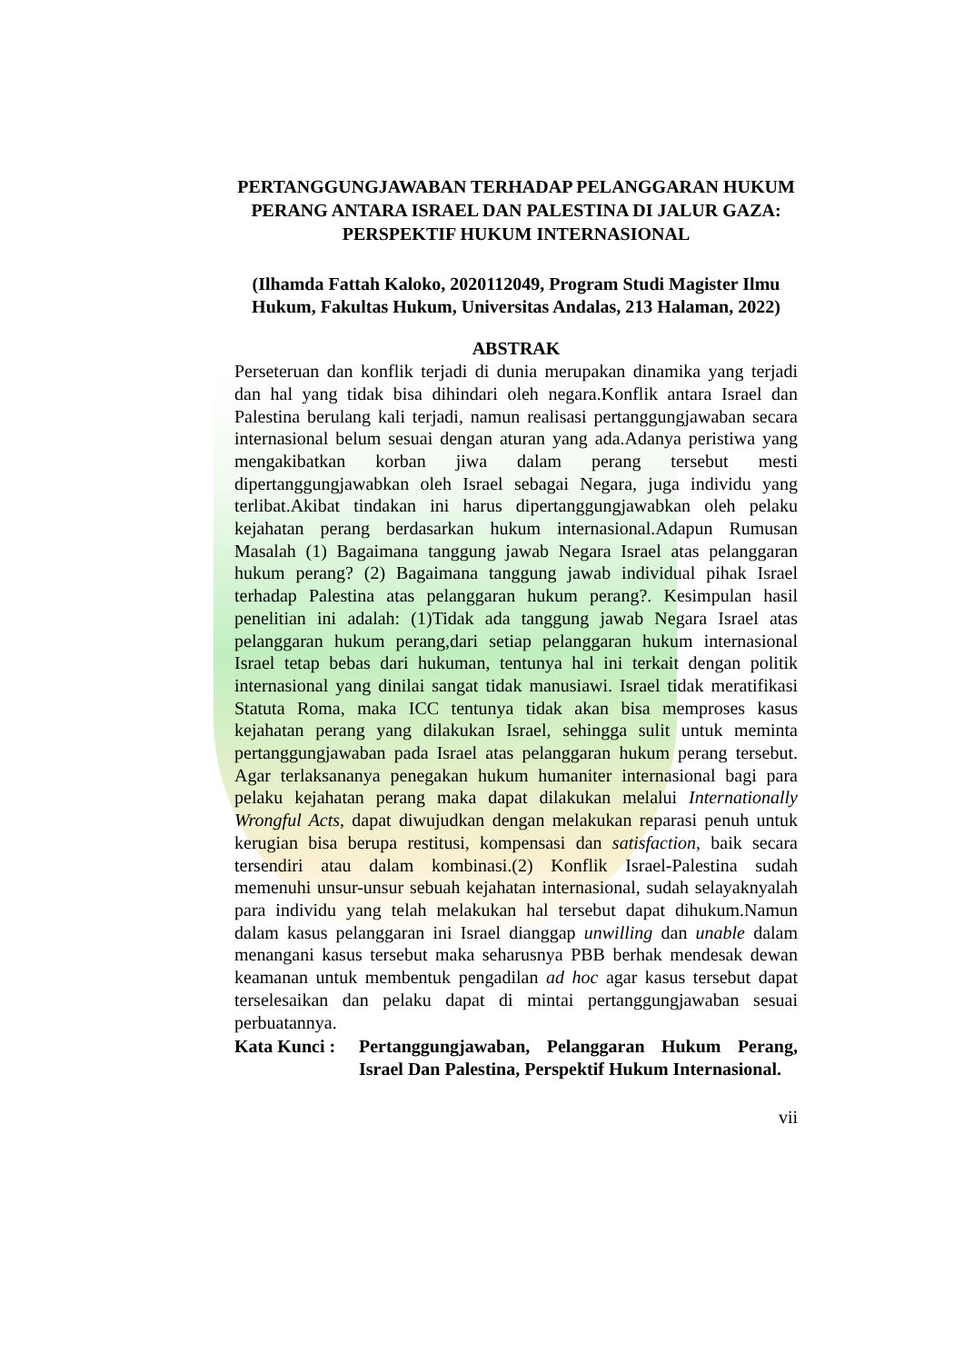PERTANGGUNGJAWABAN TERHADAP PELANGGARAN HUKUM PERANG ANTARA ISRAEL DAN PALESTINA DI JALUR GAZA: PERSPEKTIF HUKUM INTERNASIONAL
(Ilhamda Fattah Kaloko, 2020112049, Program Studi Magister Ilmu Hukum, Fakultas Hukum, Universitas Andalas, 213 Halaman, 2022)
ABSTRAK
Perseteruan dan konflik terjadi di dunia merupakan dinamika yang terjadi dan hal yang tidak bisa dihindari oleh negara.Konflik antara Israel dan Palestina berulang kali terjadi, namun realisasi pertanggungjawaban secara internasional belum sesuai dengan aturan yang ada.Adanya peristiwa yang mengakibatkan korban jiwa dalam perang tersebut mesti dipertanggungjawabkan oleh Israel sebagai Negara, juga individu yang terlibat.Akibat tindakan ini harus dipertanggungjawabkan oleh pelaku kejahatan perang berdasarkan hukum internasional.Adapun Rumusan Masalah (1) Bagaimana tanggung jawab Negara Israel atas pelanggaran hukum perang? (2) Bagaimana tanggung jawab individual pihak Israel terhadap Palestina atas pelanggaran hukum perang?. Kesimpulan hasil penelitian ini adalah: (1)Tidak ada tanggung jawab Negara Israel atas pelanggaran hukum perang,dari setiap pelanggaran hukum internasional Israel tetap bebas dari hukuman, tentunya hal ini terkait dengan politik internasional yang dinilai sangat tidak manusiawi. Israel tidak meratifikasi Statuta Roma, maka ICC tentunya tidak akan bisa memproses kasus kejahatan perang yang dilakukan Israel, sehingga sulit untuk meminta pertanggungjawaban pada Israel atas pelanggaran hukum perang tersebut. Agar terlaksananya penegakan hukum humaniter internasional bagi para pelaku kejahatan perang maka dapat dilakukan melalui Internationally Wrongful Acts, dapat diwujudkan dengan melakukan reparasi penuh untuk kerugian bisa berupa restitusi, kompensasi dan satisfaction, baik secara tersendiri atau dalam kombinasi.(2) Konflik Israel-Palestina sudah memenuhi unsur-unsur sebuah kejahatan internasional, sudah selayaknyalah para individu yang telah melakukan hal tersebut dapat dihukum.Namun dalam kasus pelanggaran ini Israel dianggap unwilling dan unable dalam menangani kasus tersebut maka seharusnya PBB berhak mendesak dewan keamanan untuk membentuk pengadilan ad hoc agar kasus tersebut dapat terselesaikan dan pelaku dapat di mintai pertanggungjawaban sesuai perbuatannya.
Kata Kunci :
Pertanggungjawaban, Pelanggaran Hukum Perang, Israel Dan Palestina, Perspektif Hukum Internasional.
vii